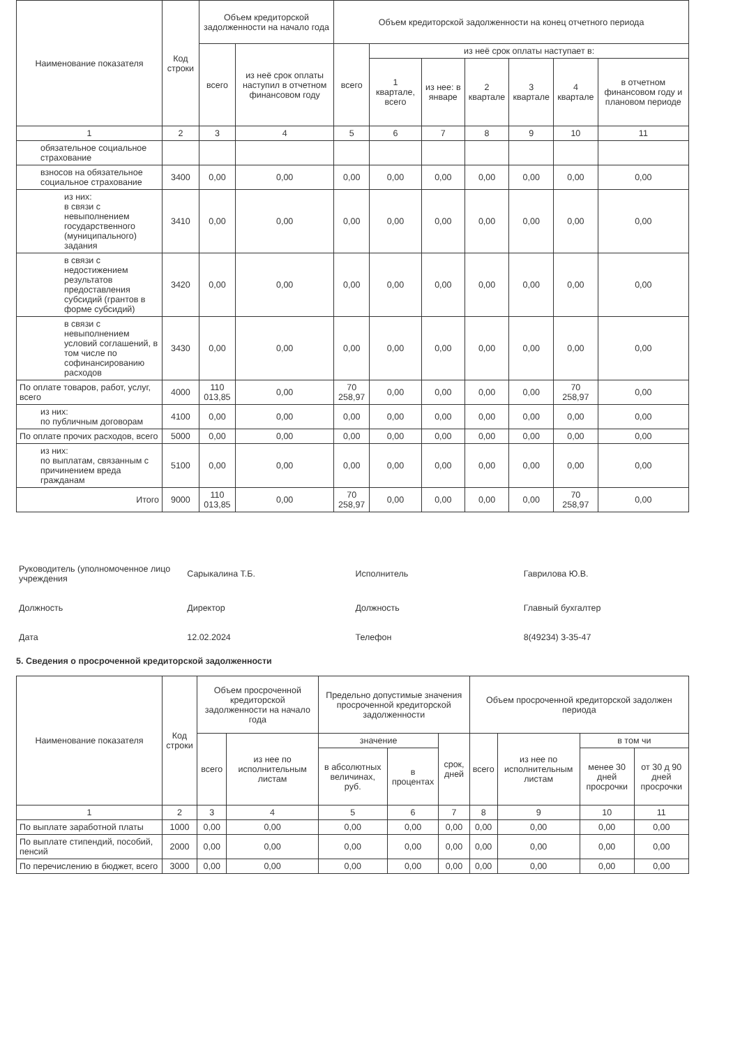| Наименование показателя | Код строки | Объем кредиторской задолженности на начало года | | Объем кредиторской задолженности на конец отчетного периода | | | | | | |
| --- | --- | --- | --- | --- | --- | --- | --- | --- | --- | --- |
| | | всего | из неё срок оплаты наступил в отчетном финансовом году | всего | из неё срок оплаты наступает в: | | | | | |
| | | | | | 1 кварталe, всего | из нее: в январе | 2 квартале | 3 квартале | 4 квартале | в отчетном финансовом году и плановом периоде |
| 1 | 2 | 3 | 4 | 5 | 6 | 7 | 8 | 9 | 10 | 11 |
| обязательное социальное страхование | | | | | | | | | | |
| взносов на обязательное социальное страхование | 3400 | 0,00 | 0,00 | 0,00 | 0,00 | 0,00 | 0,00 | 0,00 | 0,00 | 0,00 |
| из них: в связи с невыполнением государственного (муниципального) задания | 3410 | 0,00 | 0,00 | 0,00 | 0,00 | 0,00 | 0,00 | 0,00 | 0,00 | 0,00 |
| в связи с недостижением результатов предоставления субсидий (грантов в форме субсидий) | 3420 | 0,00 | 0,00 | 0,00 | 0,00 | 0,00 | 0,00 | 0,00 | 0,00 | 0,00 |
| в связи с невыполнением условий соглашений, в том числе по софинансированию расходов | 3430 | 0,00 | 0,00 | 0,00 | 0,00 | 0,00 | 0,00 | 0,00 | 0,00 | 0,00 |
| По оплате товаров, работ, услуг, всего | 4000 | 110 013,85 | 0,00 | 70 258,97 | 0,00 | 0,00 | 0,00 | 0,00 | 70 258,97 | 0,00 |
| из них: по публичным договорам | 4100 | 0,00 | 0,00 | 0,00 | 0,00 | 0,00 | 0,00 | 0,00 | 0,00 | 0,00 |
| По оплате прочих расходов, всего | 5000 | 0,00 | 0,00 | 0,00 | 0,00 | 0,00 | 0,00 | 0,00 | 0,00 | 0,00 |
| из них: по выплатам, связанным с причинением вреда гражданам | 5100 | 0,00 | 0,00 | 0,00 | 0,00 | 0,00 | 0,00 | 0,00 | 0,00 | 0,00 |
| Итого | 9000 | 110 013,85 | 0,00 | 70 258,97 | 0,00 | 0,00 | 0,00 | 0,00 | 70 258,97 | 0,00 |
| Руководитель (уполномоченное лицо учреждения | Сарыкалина Т.Б. | Исполнитель | Гаврилова Ю.В. |
| Должность | Директор | Должность | Главный бухгалтер |
| Дата | 12.02.2024 | Телефон | 8(49234) 3-35-47 |
5. Сведения о просроченной кредиторской задолженности
| Наименование показателя | Код строки | Объем просроченной кредиторской задолженности на начало года | | Предельно допустимые значения просроченной кредиторской задолженности | | | Объем просроченной кредиторской задолжен периода | | | |
| --- | --- | --- | --- | --- | --- | --- | --- | --- | --- | --- |
| | | всего | из нее по исполнительным листам | значение | | срок, дней | всего | из нее по исполнительным листам | в том чи | |
| | | | | в абсолютных величинах, руб. | в процентах | | | | менее 30 дней просрочки | от 30 д 90 дней просрочки |
| 1 | 2 | 3 | 4 | 5 | 6 | 7 | 8 | 9 | 10 | 11 |
| По выплате заработной платы | 1000 | 0,00 | 0,00 | 0,00 | 0,00 | 0,00 | 0,00 | 0,00 | 0,00 | 0,00 |
| По выплате стипендий, пособий, пенсий | 2000 | 0,00 | 0,00 | 0,00 | 0,00 | 0,00 | 0,00 | 0,00 | 0,00 | 0,00 |
| По перечислению в бюджет, всего | 3000 | 0,00 | 0,00 | 0,00 | 0,00 | 0,00 | 0,00 | 0,00 | 0,00 | 0,00 |